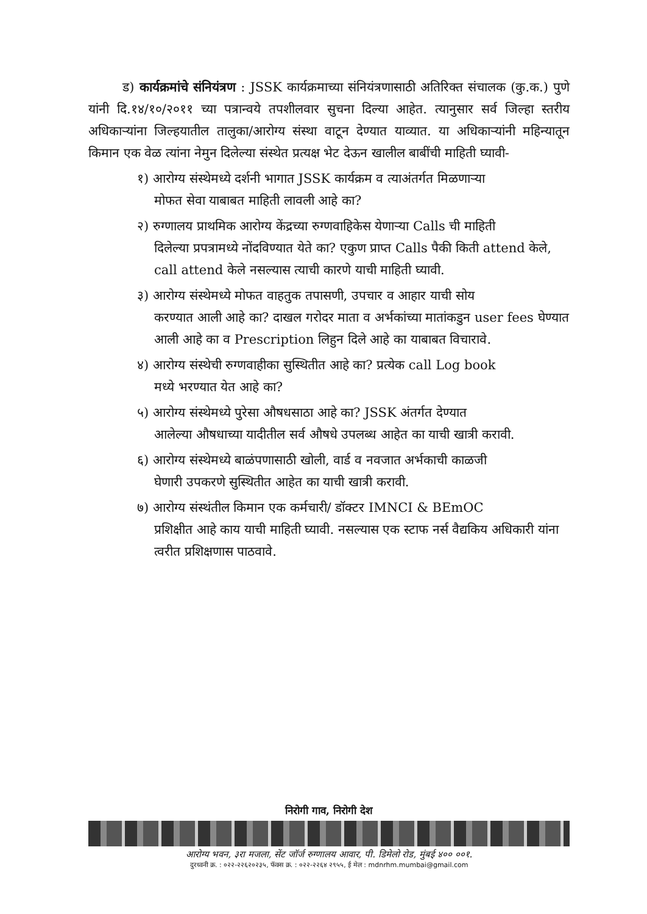ड) कार्यक्रमांचे संनियंत्रण : JSSK कार्यक्रमाच्या संनियंत्रणासाठी अतिरिक्त संचालक (कु.क.) पुणे यांनी दि.१४/१०/२०११ च्या पत्रान्वये तपशीलवार सुचना दिल्या आहेत. त्यानुसार सर्व जिल्हा स्तरीय अधिकाऱ्यांना जिल्हयातील तालुका/आरोग्य संस्था वाटून देण्यात याव्यात. या अधिकाऱ्यांनी महिन्यातून किमान एक वेळ त्यांना नेमुन दिलेल्या संस्थेत प्रत्यक्ष भेट देऊन खालील बाबींची माहिती घ्यावी-
१) आरोग्य संस्थेमध्ये दर्शनी भागात JSSK कार्यक्रम व त्याअंतर्गत मिळणाऱ्या
मोफत सेवा याबाबत माहिती लावली आहे का?
२) रुग्णालय प्राथमिक आरोग्य केंद्रच्या रुग्णवाहिकेस येणाऱ्या Calls ची माहिती
दिलेल्या प्रपत्रामध्ये नोंदविण्यात येते का? एकुण प्राप्त Calls पैकी किती attend केले, call attend केले नसल्यास त्याची कारणे याची माहिती घ्यावी.
३) आरोग्य संस्थेमध्ये मोफत वाहतुक तपासणी, उपचार व आहार याची सोय
करण्यात आली आहे का? दाखल गरोदर माता व अर्भकांच्या मातांकडुन user fees घेण्यात आली आहे का व Prescription लिहुन दिले आहे का याबाबत विचारावे.
४) आरोग्य संस्थेची रुग्णवाहीका सुस्थितीत आहे का? प्रत्येक call Log book
मध्ये भरण्यात येत आहे का?
५) आरोग्य संस्थेमध्ये पुरेसा औषधसाठा आहे का? JSSK अंतर्गत देण्यात
आलेल्या औषधाच्या यादीतील सर्व औषधे उपलब्ध आहेत का याची खात्री करावी.
६) आरोग्य संस्थेमध्ये बाळंपणासाठी खोली, वार्ड व नवजात अर्भकाची काळजी
घेणारी उपकरणे सुस्थितीत आहेत का याची खात्री करावी.
७) आरोग्य संस्थंतील किमान एक कर्मचारी/ डॉक्टर IMNCI & BEmOC
प्रशिक्षीत आहे काय याची माहिती घ्यावी. नसल्यास एक स्टाफ नर्स वैद्यकिय अधिकारी यांना त्वरीत प्रशिक्षणास पाठवावे.
निरोगी गाव, निरोगी देश
आरोग्य भवन, ३रा मजला, सेंट जॉर्ज रुग्णालय आवार, पी. डिमेलो रोड, मुंबई ४०० ००१.
दुरध्वनी क्र. : ०२२-२२६२०२३५, फॅक्स क्र. : ०२२-२२६४ २९५५, ई मेल : mdnrhm.mumbai@gmail.com